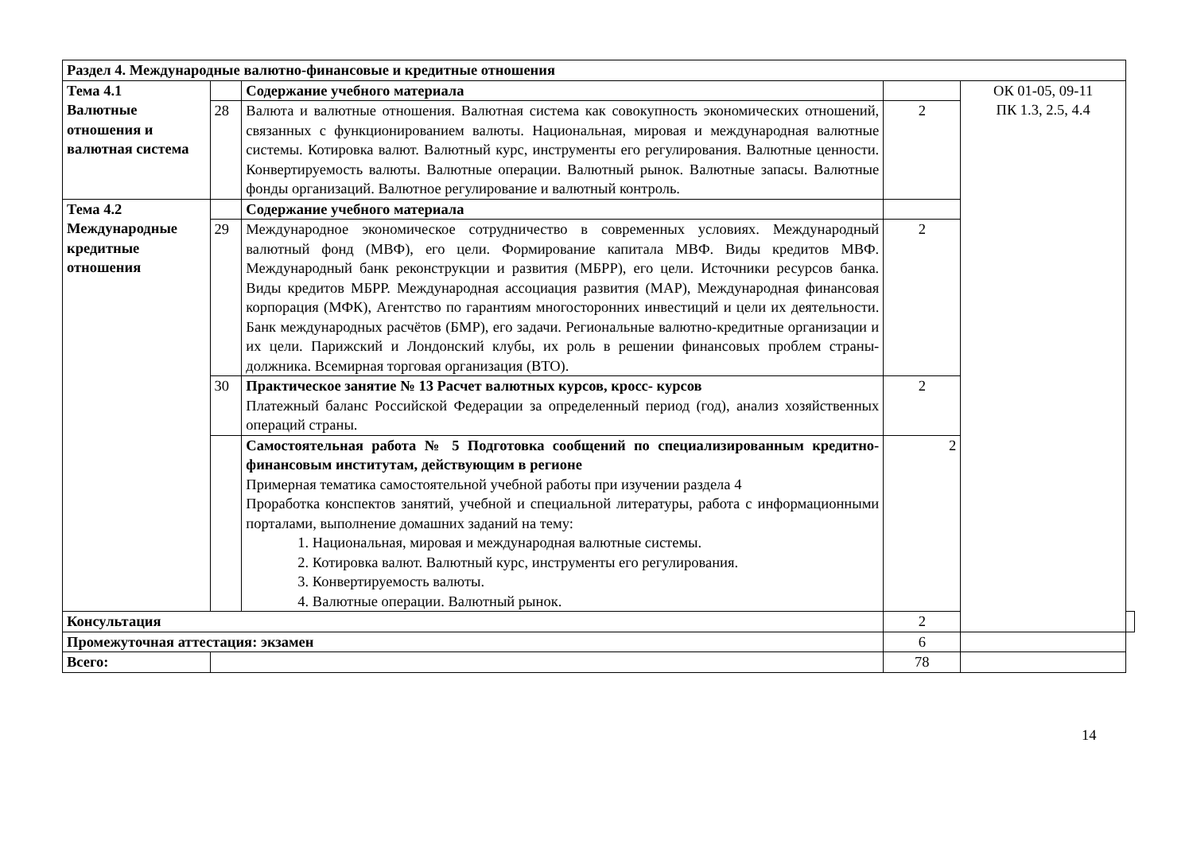| Раздел 4. Международные валютно-финансовые и кредитные отношения | | | | | |
| Тема 4.1 Валютные отношения и валютная система | | Содержание учебного материала | | ОК 01-05, 09-11 ПК 1.3, 2.5, 4.4 | |
| | 28 | Валюта и валютные отношения. Валютная система как совокупность экономических отношений, связанных с функционированием валюты. Национальная, мировая и международная валютные системы. Котировка валют. Валютный курс, инструменты его регулирования. Валютные ценности. Конвертируемость валюты. Валютные операции. Валютный рынок. Валютные запасы. Валютные фонды организаций. Валютное регулирование и валютный контроль. | 2 | | |
| Тема 4.2 Международные кредитные отношения | | Содержание учебного материала | | | |
| | 29 | Международное экономическое сотрудничество в современных условиях. Международный валютный фонд (МВФ), его цели. Формирование капитала МВФ. Виды кредитов МВФ. Международный банк реконструкции и развития (МБРР), его цели. Источники ресурсов банка. Виды кредитов МБРР. Международная ассоциация развития (МАР), Международная финансовая корпорация (МФК), Агентство по гарантиям многосторонних инвестиций и цели их деятельности. Банк международных расчётов (БМР), его задачи. Региональные валютно-кредитные организации и их цели. Парижский и Лондонский клубы, их роль в решении финансовых проблем страны-должника. Всемирная торговая организация (ВТО). | 2 | | |
| | 30 | Практическое занятие № 13 Расчет валютных курсов, кросс- курсов Платежный баланс Российской Федерации за определенный период (год), анализ хозяйственных операций страны. | 2 | | |
| | | Самостоятельная работа № 5 Подготовка сообщений по специализированным кредитно-финансовым институтам, действующим в регионе Примерная тематика самостоятельной учебной работы при изучении раздела 4 Проработка конспектов занятий, учебной и специальной литературы, работа с информационными порталами, выполнение домашних заданий на тему: 1. Национальная, мировая и международная валютные системы. 2. Котировка валют. Валютный курс, инструменты его регулирования. 3. Конвертируемость валюты. 4. Валютные операции. Валютный рынок. | 2 | | |
| Консультация | | | 2 | | |
| Промежуточная аттестация: экзамен | | | 6 | | |
| Всего: | | | 78 | | |
14